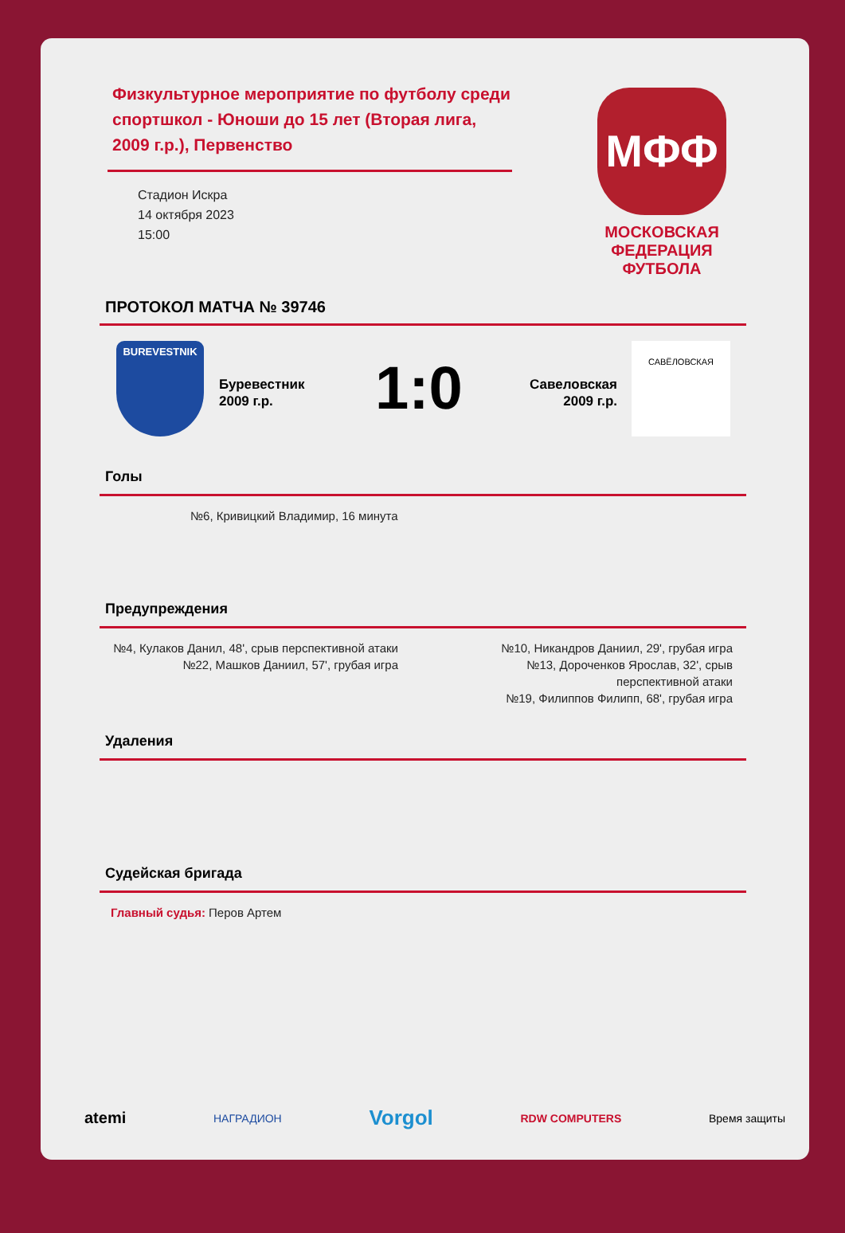Физкультурное мероприятие по футболу среди спортшкол - Юноши до 15 лет (Вторая лига, 2009 г.р.), Первенство
Стадион Искра
14 октября 2023
15:00
МФФ
МОСКОВСКАЯ
ФЕДЕРАЦИЯ
ФУТБОЛА
ПРОТОКОЛ МАТЧА № 39746
BUREVESTNIK
Буревестник
2009 г.р.
1:0
Савеловская
2009 г.р.
САВЁЛОВСКАЯ
Голы
№6, Кривицкий Владимир, 16 минута
Предупреждения
№4, Кулаков Данил, 48', срыв перспективной атаки
№22, Машков Даниил, 57', грубая игра
№10, Никандров Даниил, 29', грубая игра
№13, Дороченков Ярослав, 32', срыв
перспективной атаки
№19, Филиппов Филипп, 68', грубая игра
Удаления
Судейская бригада
Главный судья: Перов Артем
atemi НАГРАДИОН Vorgol RDW COMPUTERS Время защиты